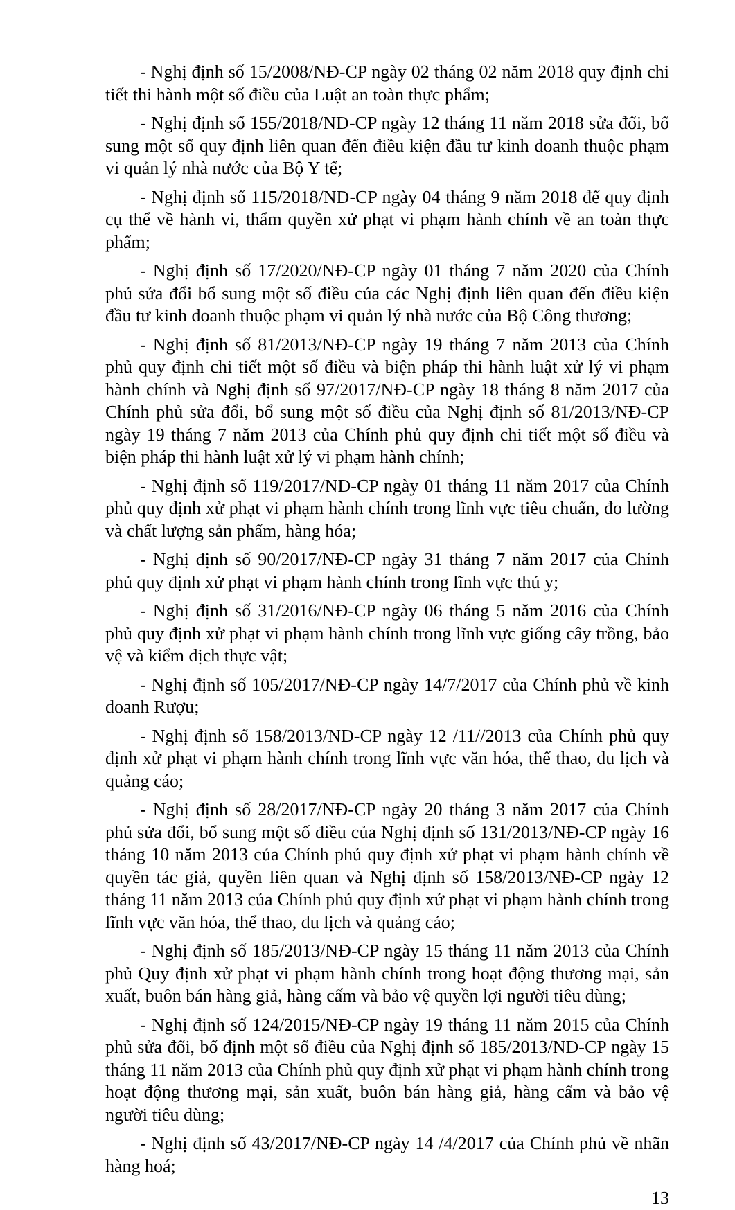- Nghị định số 15/2008/NĐ-CP ngày 02 tháng 02 năm 2018 quy định chi tiết thi hành một số điều của Luật an toàn thực phẩm;
- Nghị định số 155/2018/NĐ-CP ngày 12 tháng 11 năm 2018 sửa đổi, bổ sung một số quy định liên quan đến điều kiện đầu tư kinh doanh thuộc phạm vi quản lý nhà nước của Bộ Y tế;
- Nghị định số 115/2018/NĐ-CP ngày 04 tháng 9 năm 2018 để quy định cụ thể về hành vi, thẩm quyền xử phạt vi phạm hành chính về an toàn thực phẩm;
- Nghị định số 17/2020/NĐ-CP ngày 01 tháng 7 năm 2020 của Chính phủ sửa đổi bổ sung một số điều của các Nghị định liên quan đến điều kiện đầu tư kinh doanh thuộc phạm vi quản lý nhà nước của Bộ Công thương;
- Nghị định số 81/2013/NĐ-CP ngày 19 tháng 7 năm 2013 của Chính phủ quy định chi tiết một số điều và biện pháp thi hành luật xử lý vi phạm hành chính và Nghị định số 97/2017/NĐ-CP ngày 18 tháng 8 năm 2017 của Chính phủ sửa đổi, bổ sung một số điều của Nghị định số 81/2013/NĐ-CP ngày 19 tháng 7 năm 2013 của Chính phủ quy định chi tiết một số điều và biện pháp thi hành luật xử lý vi phạm hành chính;
- Nghị định số 119/2017/NĐ-CP ngày 01 tháng 11 năm 2017 của Chính phủ quy định xử phạt vi phạm hành chính trong lĩnh vực tiêu chuẩn, đo lường và chất lượng sản phẩm, hàng hóa;
- Nghị định số 90/2017/NĐ-CP ngày 31 tháng 7 năm 2017 của Chính phủ quy định xử phạt vi phạm hành chính trong lĩnh vực thú y;
- Nghị định số 31/2016/NĐ-CP ngày 06 tháng 5 năm 2016 của Chính phủ quy định xử phạt vi phạm hành chính trong lĩnh vực giống cây trồng, bảo vệ và kiểm dịch thực vật;
- Nghị định số 105/2017/NĐ-CP ngày 14/7/2017 của Chính phủ về kinh doanh Rượu;
- Nghị định số 158/2013/NĐ-CP ngày 12 /11//2013 của Chính phủ quy định xử phạt vi phạm hành chính trong lĩnh vực văn hóa, thể thao, du lịch và quảng cáo;
- Nghị định số 28/2017/NĐ-CP ngày 20 tháng 3 năm 2017 của Chính phủ sửa đổi, bổ sung một số điều của Nghị định số 131/2013/NĐ-CP ngày 16 tháng 10 năm 2013 của Chính phủ quy định xử phạt vi phạm hành chính về quyền tác giả, quyền liên quan và Nghị định số 158/2013/NĐ-CP ngày 12 tháng 11 năm 2013 của Chính phủ quy định xử phạt vi phạm hành chính trong lĩnh vực văn hóa, thể thao, du lịch và quảng cáo;
- Nghị định số 185/2013/NĐ-CP ngày 15 tháng 11 năm 2013 của Chính phủ Quy định xử phạt vi phạm hành chính trong hoạt động thương mại, sản xuất, buôn bán hàng giả, hàng cấm và bảo vệ quyền lợi người tiêu dùng;
- Nghị định số 124/2015/NĐ-CP ngày 19 tháng 11 năm 2015 của Chính phủ sửa đổi, bổ định một số điều của Nghị định số 185/2013/NĐ-CP ngày 15 tháng 11 năm 2013 của Chính phủ quy định xử phạt vi phạm hành chính trong hoạt động thương mại, sản xuất, buôn bán hàng giả, hàng cấm và bảo vệ người tiêu dùng;
- Nghị định số 43/2017/NĐ-CP ngày 14 /4/2017 của Chính phủ về nhãn hàng hoá;
13